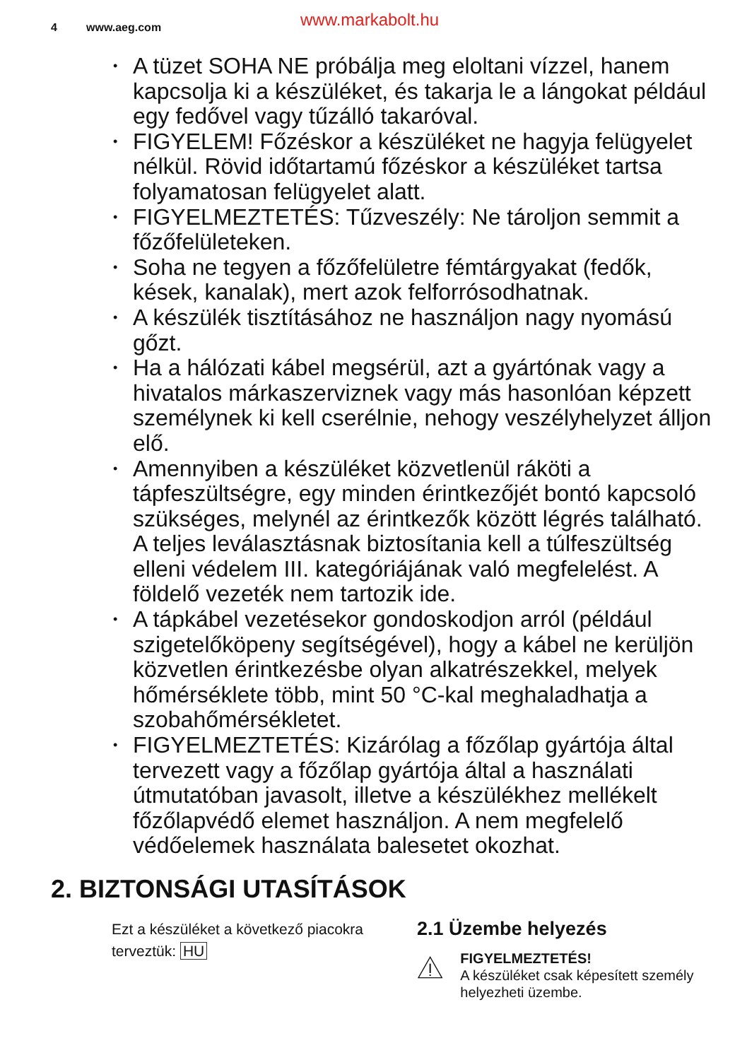4 www.aeg.com www.markabolt.hu
• A tüzet SOHA NE próbálja meg eloltani vízzel, hanem kapcsolja ki a készüléket, és takarja le a lángokat például egy fedővel vagy tűzálló takaróval.
• FIGYELEM! Főzéskor a készüléket ne hagyja felügyelet nélkül. Rövid időtartamú főzéskor a készüléket tartsa folyamatosan felügyelet alatt.
• FIGYELMEZTETÉS: Tűzveszély: Ne tároljon semmit a főzőfelületeken.
• Soha ne tegyen a főzőfelületre fémtárgyakat (fedők, kések, kanalak), mert azok felforrósodhatnak.
• A készülék tisztításához ne használjon nagy nyomású gőzt.
• Ha a hálózati kábel megsérül, azt a gyártónak vagy a hivatalos márkaszerviznek vagy más hasonlóan képzett személynek ki kell cserélnie, nehogy veszélyhelyzet álljon elő.
• Amennyiben a készüléket közvetlenül ráköti a tápfeszültségre, egy minden érintkezőjét bontó kapcsoló szükséges, melynél az érintkezők között légrés található. A teljes leválasztásnak biztosítania kell a túlfeszültség elleni védelem III. kategóriájának való megfelelést. A földelő vezeték nem tartozik ide.
• A tápkábel vezetésekor gondoskodjon arról (például szigetelőköpeny segítségével), hogy a kábel ne kerüljön közvetlen érintkezésbe olyan alkatrészekkel, melyek hőmérséklete több, mint 50 °C-kal meghaladhatja a szobahőmérsékletet.
• FIGYELMEZTETÉS: Kizárólag a főzőlap gyártója által tervezett vagy a főzőlap gyártója által a használati útmutatóban javasolt, illetve a készülékhez mellékelt főzőlapvédő elemet használjon. A nem megfelelő védőelemek használata balesetet okozhat.
2. BIZTONSÁGI UTASÍTÁSOK
Ezt a készüléket a következő piacokra terveztük: HU
2.1 Üzembe helyezés
FIGYELMEZTETÉS!
A készüléket csak képesített személy helyezheti üzembe.